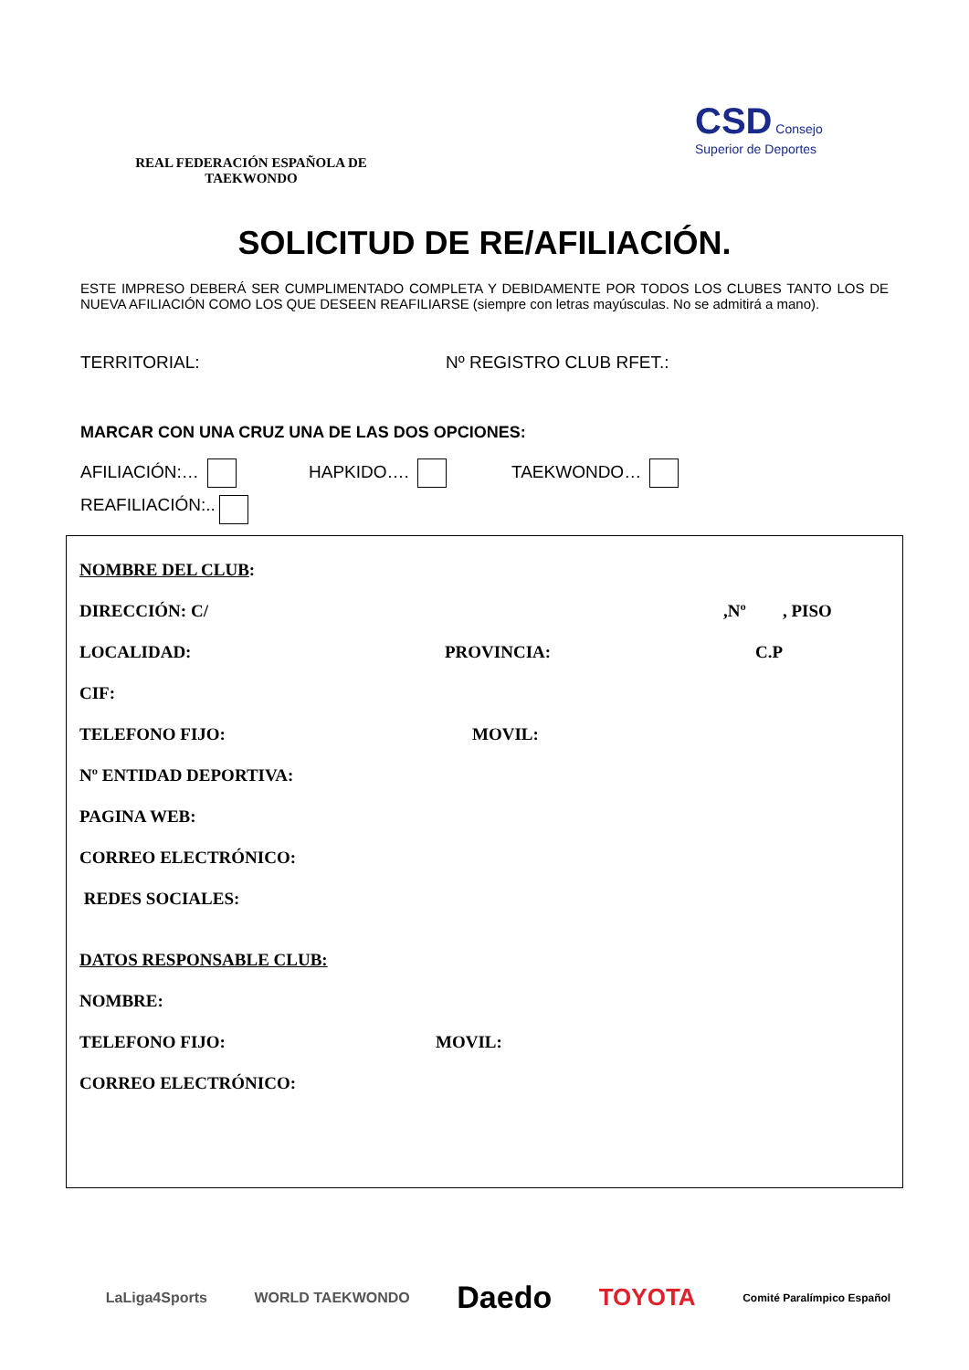REAL FEDERACIÓN ESPAÑOLA DE TAEKWONDO
CSD Consejo Superior de Deportes
SOLICITUD DE RE/AFILIACIÓN.
ESTE IMPRESO DEBERÁ SER CUMPLIMENTADO COMPLETA Y DEBIDAMENTE POR TODOS LOS CLUBES TANTO LOS DE NUEVA AFILIACIÓN COMO LOS QUE DESEEN REAFILIARSE (siempre con letras mayúsculas. No se admitirá a mano).
TERRITORIAL: Nº REGISTRO CLUB RFET.:
MARCAR CON UNA CRUZ UNA DE LAS DOS OPCIONES:
AFILIACIÓN:… HAPKIDO…. TAEKWONDO…
REAFILIACIÓN:..
NOMBRE DEL CLUB:
DIRECCIÓN: C/,Nº, PISO
LOCALIDAD: PROVINCIA: C.P
CIF:
TELEFONO FIJO: MOVIL:
Nº ENTIDAD DEPORTIVA:
PAGINA WEB:
CORREO ELECTRÓNICO:
REDES SOCIALES:
DATOS RESPONSABLE CLUB:
NOMBRE:
TELEFONO FIJO: MOVIL:
CORREO ELECTRÓNICO:
LaLiga4Sports WORLD TAEKWONDO Daedo TOYOTA Comité Paralímpico Español